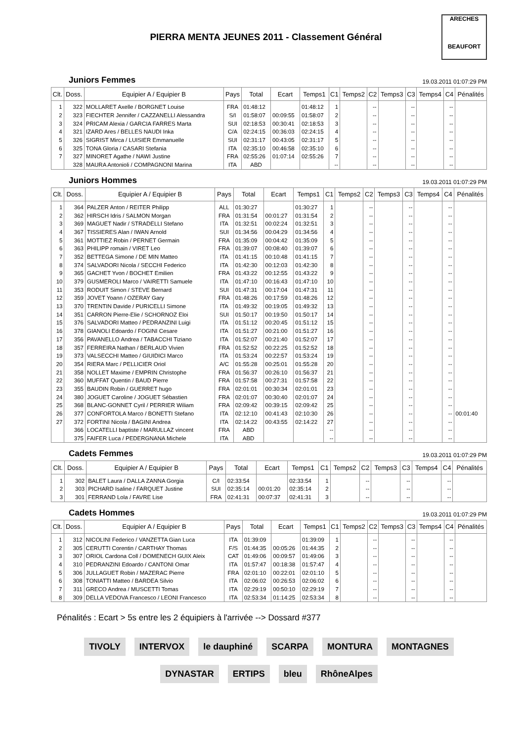PIERRA MENTA JEUNES 2011 - Classement Général
ARECHES
BEAUFORT
Juniors Femmes
19.03.2011 01:07:29 PM
| Clt. | Doss. | Equipier A / Equipier B | Pays | Total | Ecart | Temps1 | C1 | Temps2 | C2 | Temps3 | C3 | Temps4 | C4 | Pénalités |
| --- | --- | --- | --- | --- | --- | --- | --- | --- | --- | --- | --- | --- | --- | --- |
| 1 | 322 | MOLLARET Axelle / BORGNET Louise | FRA | 01:48:12 | | 01:48:12 | 1 | | -- | | -- | | -- | |
| 2 | 323 | FIECHTER Jennifer / CAZZANELLI Alessandra | S/I | 01:58:07 | 00:09:55 | 01:58:07 | 2 | | -- | | -- | | -- | |
| 3 | 324 | PRICAM Alexia / GARCIA FARRES Marta | SUI | 02:18:53 | 00:30:41 | 02:18:53 | 3 | | -- | | -- | | -- | |
| 4 | 321 | IZARD Ares / BELLES NAUDI Inka | C/A | 02:24:15 | 00:36:03 | 02:24:15 | 4 | | -- | | -- | | -- | |
| 5 | 326 | SIGRIST Mirca / LUISIER Emmanuelle | SUI | 02:31:17 | 00:43:05 | 02:31:17 | 5 | | -- | | -- | | -- | |
| 6 | 325 | TONA Gloria / CASARI Stefania | ITA | 02:35:10 | 00:46:58 | 02:35:10 | 6 | | -- | | -- | | -- | |
| 7 | 327 | MINORET Agathe / NAWI Justine | FRA | 02:55:26 | 01:07:14 | 02:55:26 | 7 | | -- | | -- | | -- | |
| | 328 | MAURA Antonioli / COMPAGNONI Marina | ITA | ABD | | | -- | | -- | | -- | | -- | |
Juniors Hommes
19.03.2011 01:07:29 PM
| Clt. | Doss. | Equipier A / Equipier B | Pays | Total | Ecart | Temps1 | C1 | Temps2 | C2 | Temps3 | C3 | Temps4 | C4 | Pénalités |
| --- | --- | --- | --- | --- | --- | --- | --- | --- | --- | --- | --- | --- | --- | --- |
| 1 | 364 | PALZER Anton / REITER Philipp | ALL | 01:30:27 | | 01:30:27 | 1 | | -- | | -- | | -- | |
| 2 | 362 | HIRSCH Idris / SALMON Morgan | FRA | 01:31:54 | 00:01:27 | 01:31:54 | 2 | | -- | | -- | | -- | |
| 3 | 369 | MAGUET Nadir / STRADELLI Stefano | ITA | 01:32:51 | 00:02:24 | 01:32:51 | 3 | | -- | | -- | | -- | |
| 4 | 367 | TISSIERES Alan / IWAN Arnold | SUI | 01:34:56 | 00:04:29 | 01:34:56 | 4 | | -- | | -- | | -- | |
| 5 | 361 | MOTTIEZ Robin / PERNET Germain | FRA | 01:35:09 | 00:04:42 | 01:35:09 | 5 | | -- | | -- | | -- | |
| 6 | 363 | PHILIPP romain / VIRET Leo | FRA | 01:39:07 | 00:08:40 | 01:39:07 | 6 | | -- | | -- | | -- | |
| 7 | 352 | BETTEGA Simone / DE MIN Matteo | ITA | 01:41:15 | 00:10:48 | 01:41:15 | 7 | | -- | | -- | | -- | |
| 8 | 374 | SALVADORI Nicola / SECCHI Federico | ITA | 01:42:30 | 00:12:03 | 01:42:30 | 8 | | -- | | -- | | -- | |
| 9 | 365 | GACHET Yvon / BOCHET Emilien | FRA | 01:43:22 | 00:12:55 | 01:43:22 | 9 | | -- | | -- | | -- | |
| 10 | 379 | GUSMEROLI Marco / VAIRETTI Samuele | ITA | 01:47:10 | 00:16:43 | 01:47:10 | 10 | | -- | | -- | | -- | |
| 11 | 353 | RODUIT Simon / STEVE Bernard | SUI | 01:47:31 | 00:17:04 | 01:47:31 | 11 | | -- | | -- | | -- | |
| 12 | 359 | JOVET Yoann / OZERAY Gary | FRA | 01:48:26 | 00:17:59 | 01:48:26 | 12 | | -- | | -- | | -- | |
| 13 | 370 | TRENTIN Davide / PURICELLI Simone | ITA | 01:49:32 | 00:19:05 | 01:49:32 | 13 | | -- | | -- | | -- | |
| 14 | 351 | CARRON Pierre-Elie / SCHORNOZ Eloi | SUI | 01:50:17 | 00:19:50 | 01:50:17 | 14 | | -- | | -- | | -- | |
| 15 | 376 | SALVADORI Matteo / PEDRANZINI Luigi | ITA | 01:51:12 | 00:20:45 | 01:51:12 | 15 | | -- | | -- | | -- | |
| 16 | 378 | GIANOLI Edoardo / FOGINI Cesare | ITA | 01:51:27 | 00:21:00 | 01:51:27 | 16 | | -- | | -- | | -- | |
| 17 | 356 | PAVANELLO Andrea / TABACCHI Tiziano | ITA | 01:52:07 | 00:21:40 | 01:52:07 | 17 | | -- | | -- | | -- | |
| 18 | 357 | FERREIRA Nathan / BERLAUD Vivien | FRA | 01:52:52 | 00:22:25 | 01:52:52 | 18 | | -- | | -- | | -- | |
| 19 | 373 | VALSECCHI Matteo / GIUIDICI Marco | ITA | 01:53:24 | 00:22:57 | 01:53:24 | 19 | | -- | | -- | | -- | |
| 20 | 354 | RIERA Marc / PELLICIER Oriol | A/C | 01:55:28 | 00:25:01 | 01:55:28 | 20 | | -- | | -- | | -- | |
| 21 | 358 | NOLLET Maxime / EMPRIN Christophe | FRA | 01:56:37 | 00:26:10 | 01:56:37 | 21 | | -- | | -- | | -- | |
| 22 | 360 | MUFFAT Quentin / BAUD Pierre | FRA | 01:57:58 | 00:27:31 | 01:57:58 | 22 | | -- | | -- | | -- | |
| 23 | 355 | BAUDIN Robin / GUERRET hugo | FRA | 02:01:01 | 00:30:34 | 02:01:01 | 23 | | -- | | -- | | -- | |
| 24 | 380 | JOGUET Caroline / JOGUET Sébastien | FRA | 02:01:07 | 00:30:40 | 02:01:07 | 24 | | -- | | -- | | -- | |
| 25 | 368 | BLANC-GONNET Cyril / PERRIER Wiliam | FRA | 02:09:42 | 00:39:15 | 02:09:42 | 25 | | -- | | -- | | -- | |
| 26 | 377 | CONFORTOLA Marco / BONETTI Stefano | ITA | 02:12:10 | 00:41:43 | 02:10:30 | 26 | | -- | | -- | | -- | 00:01:40 |
| 27 | 372 | FORTINI Nicola / BAGINI Andrea | ITA | 02:14:22 | 00:43:55 | 02:14:22 | 27 | | -- | | -- | | -- | |
| | 366 | LOCATELLI baptiste / MARULLAZ vincent | FRA | ABD | | | -- | | -- | | -- | | -- | |
| | 375 | FAIFER Luca / PEDERGNANA Michele | ITA | ABD | | | -- | | -- | | -- | | -- | |
Cadets Femmes
19.03.2011 01:07:29 PM
| Clt. | Doss. | Equipier A / Equipier B | Pays | Total | Ecart | Temps1 | C1 | Temps2 | C2 | Temps3 | C3 | Temps4 | C4 | Pénalités |
| --- | --- | --- | --- | --- | --- | --- | --- | --- | --- | --- | --- | --- | --- | --- |
| 1 | 302 | BALET Laura / DALLA ZANNA Gorgia | C/I | 02:33:54 | | 02:33:54 | 1 | | -- | | -- | | -- | |
| 2 | 303 | PICHARD Isaline / FARQUET Justine | SUI | 02:35:14 | 00:01:20 | 02:35:14 | 2 | | -- | | -- | | -- | |
| 3 | 301 | FERRAND Lola / FAVRE Lise | FRA | 02:41:31 | 00:07:37 | 02:41:31 | 3 | | -- | | -- | | -- | |
Cadets Hommes
19.03.2011 01:07:29 PM
| Clt. | Doss. | Equipier A / Equipier B | Pays | Total | Ecart | Temps1 | C1 | Temps2 | C2 | Temps3 | C3 | Temps4 | C4 | Pénalités |
| --- | --- | --- | --- | --- | --- | --- | --- | --- | --- | --- | --- | --- | --- | --- |
| 1 | 312 | NICOLINI Federico / VANZETTA Gian Luca | ITA | 01:39:09 | | 01:39:09 | 1 | | -- | | -- | | -- | |
| 2 | 305 | CERUTTI Corentin / CARTHAY Thomas | F/S | 01:44:35 | 00:05:26 | 01:44:35 | 2 | | -- | | -- | | -- | |
| 3 | 307 | ORIOL Cardona Coll / DOMENECH GUIX Aleix | CAT | 01:49:06 | 00:09:57 | 01:49:06 | 3 | | -- | | -- | | -- | |
| 4 | 310 | PEDRANZINI Edoardo / CANTONI Omar | ITA | 01:57:47 | 00:18:38 | 01:57:47 | 4 | | -- | | -- | | -- | |
| 5 | 306 | JULLAGUET Robin / MAZERAC Pierre | FRA | 02:01:10 | 00:22:01 | 02:01:10 | 5 | | -- | | -- | | -- | |
| 6 | 308 | TONIATTI Matteo / BARDEA Silvio | ITA | 02:06:02 | 00:26:53 | 02:06:02 | 6 | | -- | | -- | | -- | |
| 7 | 311 | GRECO Andrea / MUSCETTI Tomas | ITA | 02:29:19 | 00:50:10 | 02:29:19 | 7 | | -- | | -- | | -- | |
| 8 | 309 | DELLA VEDOVA Francesco / LEONI Francesco | ITA | 02:53:34 | 01:14:25 | 02:53:34 | 8 | | -- | | -- | | -- | |
Pénalités : Ecart > 5s entre les 2 équipiers à l'arrivée --> Dossard #377
TIVOLY
INTERVOX
le dauphiné
SCARPA
MONTURA
MONTAGNES
DYNASTAR
ERTIPS
bleu
RhôneAlpes